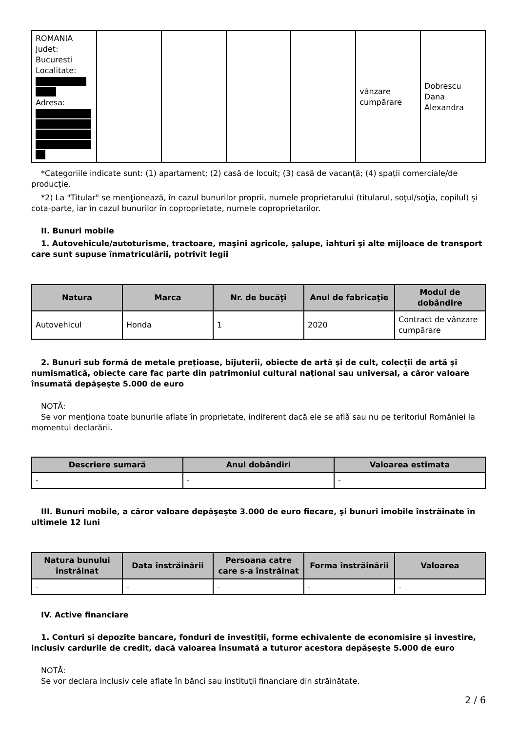| ROMANIA Judet: Bucuresti Localitate: Adresa: | | | | | vânzare cumpărare | Dobrescu Dana Alexandra |
*Categoriile indicate sunt: (1) apartament; (2) casă de locuit; (3) casă de vacanţă; (4) spaţii comerciale/de producţie.
*2) La "Titular" se menţionează, în cazul bunurilor proprii, numele proprietarului (titularul, soţul/soţia, copilul) și cota-parte, iar în cazul bunurilor în coproprietate, numele coproprietarilor.
II. Bunuri mobile
1. Autovehicule/autoturisme, tractoare, maşini agricole, şalupe, iahturi şi alte mijloace de transport care sunt supuse înmatriculării, potrivit legii
| Natura | Marca | Nr. de bucăţi | Anul de fabricaţie | Modul de dobândire |
| --- | --- | --- | --- | --- |
| Autovehicul | Honda | 1 | 2020 | Contract de vânzare cumpărare |
2. Bunuri sub formă de metale preţioase, bijuterii, obiecte de artă şi de cult, colecţii de artă şi numismatică, obiecte care fac parte din patrimoniul cultural naţional sau universal, a căror valoare însumată depăşeşte 5.000 de euro
NOTĂ:
Se vor menţiona toate bunurile aflate în proprietate, indiferent dacă ele se aflǎ sau nu pe teritoriul României la momentul declarării.
| Descriere sumară | Anul dobândiri | Valoarea estimata |
| --- | --- | --- |
| - | - | - |
III. Bunuri mobile, a căror valoare depăşeşte 3.000 de euro fiecare, şi bunuri imobile înstrăinate în ultimele 12 luni
| Natura bunului înstrăinat | Data înstrăinării | Persoana catre care s-a înstrăinat | Forma înstrăinării | Valoarea |
| --- | --- | --- | --- | --- |
| - | - | - | - | - |
IV. Active financiare
1. Conturi şi depozite bancare, fonduri de investiţii, forme echivalente de economisire şi investire, inclusiv cardurile de credit, dacă valoarea însumată a tuturor acestora depăşeşte 5.000 de euro
NOTĂ:
Se vor declara inclusiv cele aflate în bănci sau instituţii financiare din străinătate.
2 / 6